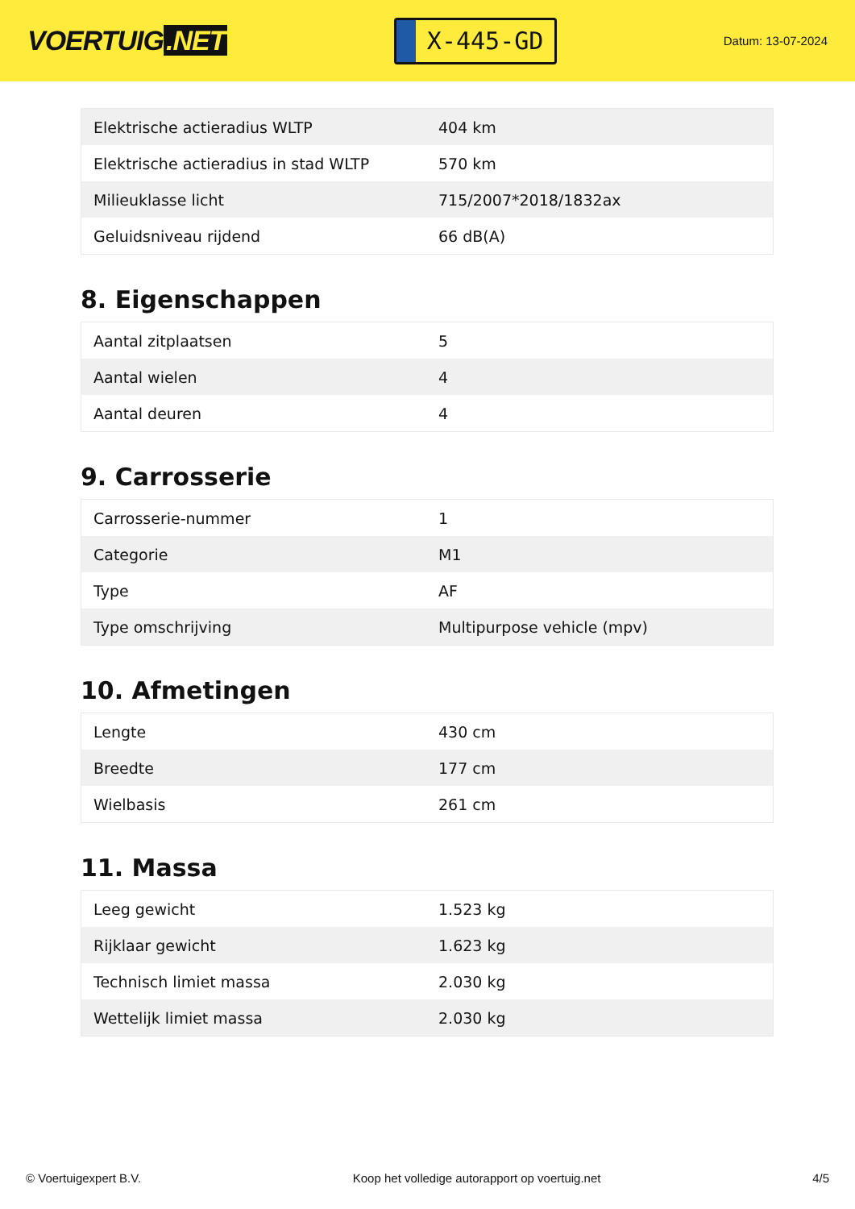VOERTUIG.NET
X-445-GD
Datum: 13-07-2024
| Elektrische actieradius WLTP | 404 km |
| Elektrische actieradius in stad WLTP | 570 km |
| Milieuklasse licht | 715/2007*2018/1832ax |
| Geluidsniveau rijdend | 66 dB(A) |
8. Eigenschappen
| Aantal zitplaatsen | 5 |
| Aantal wielen | 4 |
| Aantal deuren | 4 |
9. Carrosserie
| Carrosserie-nummer | 1 |
| Categorie | M1 |
| Type | AF |
| Type omschrijving | Multipurpose vehicle (mpv) |
10. Afmetingen
| Lengte | 430 cm |
| Breedte | 177 cm |
| Wielbasis | 261 cm |
11. Massa
| Leeg gewicht | 1.523 kg |
| Rijklaar gewicht | 1.623 kg |
| Technisch limiet massa | 2.030 kg |
| Wettelijk limiet massa | 2.030 kg |
© Voertuigexpert B.V. Koop het volledige autorapport op voertuig.net 4/5